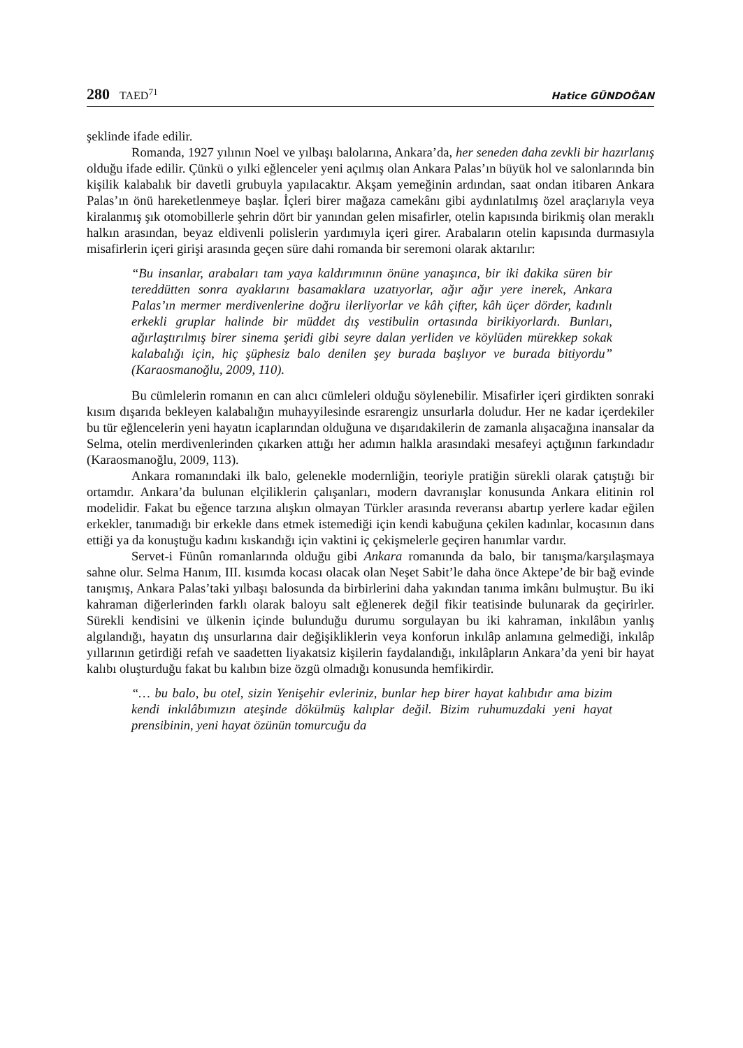280 TAED<sup>71</sup> Hatice GÜNDOĞAN
şeklinde ifade edilir.
Romanda, 1927 yılının Noel ve yılbaşı balolarına, Ankara’da, her seneden daha zevkli bir hazırlanış olduğu ifade edilir. Çünkü o yılki eğlenceler yeni açılmış olan Ankara Palas’ın büyük hol ve salonlarında bin kişilik kalabalık bir davetli grubuyla yapılacaktır. Akşam yemeğinin ardından, saat ondan itibaren Ankara Palas’ın önü hareketlenmeye başlar. İçleri birer mağaza camekânı gibi aydınlatılmış özel araçlarıyla veya kiralanmış şık otomobillerle şehrin dört bir yanından gelen misafirler, otelin kapısında birikmiş olan meraklı halkın arasından, beyaz eldivenli polislerin yardımıyla içeri girer. Arabaların otelin kapısında durmasıyla misafirlerin içeri girişi arasında geçen süre dahi romanda bir seremoni olarak aktarılır:
“Bu insanlar, arabaları tam yaya kaldırımının önüne yanaşınca, bir iki dakika süren bir tereddütten sonra ayaklarını basamaklara uzatıyorlar, ağır ağır yere inerek, Ankara Palas’ın mermer merdivenlerine doğru ilerliyorlar ve kâh çifter, kâh üçer dörder, kadınlı erkekli gruplar halinde bir müddet dış vestibulin ortasında birikiyorlardı. Bunları, ağırlaştırılmış birer sinema şeridi gibi seyre dalan yerliden ve köylüden mürekkep sokak kalabalığı için, hiç şüphesiz balo denilen şey burada başlıyor ve burada bitiyordu” (Karaosmanoğlu, 2009, 110).
Bu cümlelerin romanın en can alıcı cümleleri olduğu söylenebilir. Misafirler içeri girdikten sonraki kısım dışarıda bekleyen kalabalığın muhayyilesinde esrarengiz unsurlarla doludur. Her ne kadar içerdekiler bu tür eğlencelerin yeni hayatın icaplarından olduğuna ve dışarıdakilerin de zamanla alışacağına inansalar da Selma, otelin merdivenlerinden çıkarken attığı her adımın halkla arasındaki mesafeyi açtığının farkındadır (Karaosmanoğlu, 2009, 113).
Ankara romanındaki ilk balo, gelenekle modernliğin, teoriyle pratiğin sürekli olarak çatıştığı bir ortamdır. Ankara’da bulunan elçiliklerin çalışanları, modern davranışlar konusunda Ankara elitinin rol modelidir. Fakat bu eğence tarzına alışkın olmayan Türkler arasında reveransı abartıp yerlere kadar eğilen erkekler, tanımadığı bir erkekle dans etmek istemediği için kendi kabuğuna çekilen kadınlar, kocasının dans ettiği ya da konuştuğu kadını kıskandığı için vaktini iç çekişmelerle geçiren hanımlar vardır.
Servet-i Fünûn romanlarında olduğu gibi Ankara romanında da balo, bir tanışma/karşılaşmaya sahne olur. Selma Hanım, III. kısımda kocası olacak olan Neşet Sabit’le daha önce Aktepe’de bir bağ evinde tanışmış, Ankara Palas’taki yılbaşı balosunda da birbirlerini daha yakından tanıma imkânı bulmuştur. Bu iki kahraman diğerlerinden farklı olarak baloyu salt eğlenerek değil fikir teatisinde bulunarak da geçirirler. Sürekli kendisini ve ülkenin içinde bulunduğu durumu sorgulayan bu iki kahraman, inkılâbın yanlış algılandığı, hayatın dış unsurlarına dair değişikliklerin veya konforun inkılâp anlamına gelmediği, inkılâp yıllarının getirdiği refah ve saadetten liyakatsiz kişilerin faydalandığı, inkılâpların Ankara’da yeni bir hayat kalıbı oluşturduğu fakat bu kalıbın bize özgü olmadığı konusunda hemfikirdir.
“… bu balo, bu otel, sizin Yenişehir evleriniz, bunlar hep birer hayat kalıbıdır ama bizim kendi inkılâbımızın ateşinde dökülmüş kalıplar değil. Bizim ruhumuzdaki yeni hayat prensibinin, yeni hayat özünün tomurcuğu da